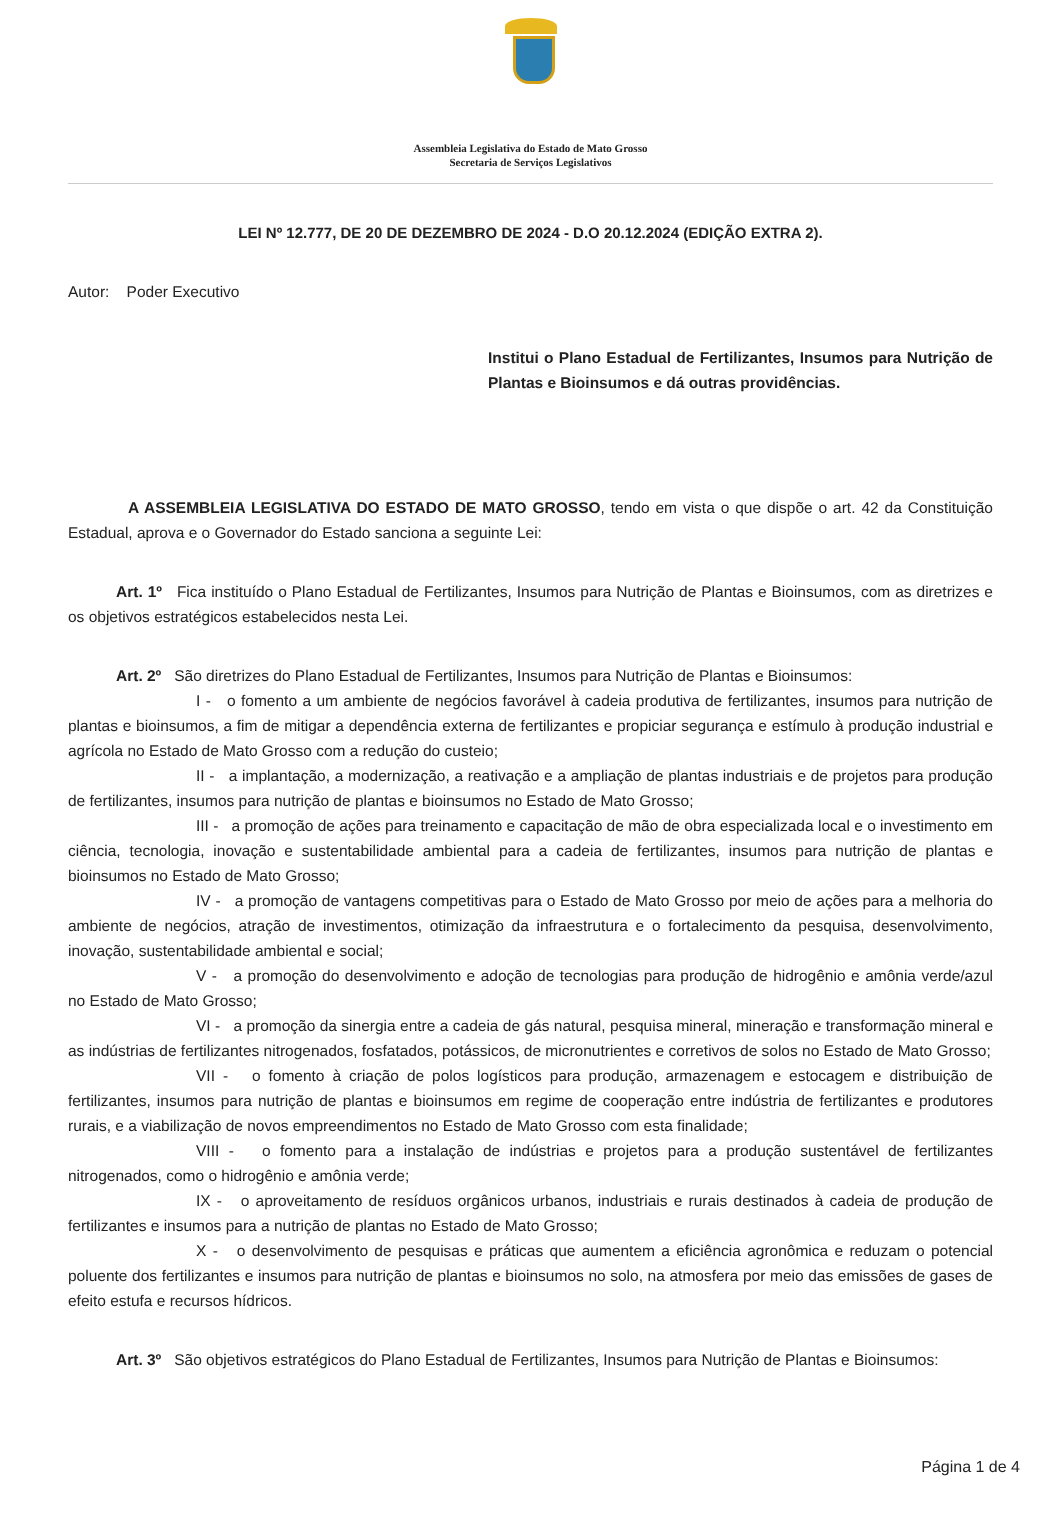Assembleia Legislativa do Estado de Mato Grosso
Secretaria de Serviços Legislativos
LEI Nº 12.777, DE 20 DE DEZEMBRO DE 2024 - D.O 20.12.2024 (EDIÇÃO EXTRA 2).
Autor: Poder Executivo
Institui o Plano Estadual de Fertilizantes, Insumos para Nutrição de Plantas e Bioinsumos e dá outras providências.
A ASSEMBLEIA LEGISLATIVA DO ESTADO DE MATO GROSSO, tendo em vista o que dispõe o art. 42 da Constituição Estadual, aprova e o Governador do Estado sanciona a seguinte Lei:
Art. 1º Fica instituído o Plano Estadual de Fertilizantes, Insumos para Nutrição de Plantas e Bioinsumos, com as diretrizes e os objetivos estratégicos estabelecidos nesta Lei.
Art. 2º São diretrizes do Plano Estadual de Fertilizantes, Insumos para Nutrição de Plantas e Bioinsumos:
I - o fomento a um ambiente de negócios favorável à cadeia produtiva de fertilizantes, insumos para nutrição de plantas e bioinsumos, a fim de mitigar a dependência externa de fertilizantes e propiciar segurança e estímulo à produção industrial e agrícola no Estado de Mato Grosso com a redução do custeio;
II - a implantação, a modernização, a reativação e a ampliação de plantas industriais e de projetos para produção de fertilizantes, insumos para nutrição de plantas e bioinsumos no Estado de Mato Grosso;
III - a promoção de ações para treinamento e capacitação de mão de obra especializada local e o investimento em ciência, tecnologia, inovação e sustentabilidade ambiental para a cadeia de fertilizantes, insumos para nutrição de plantas e bioinsumos no Estado de Mato Grosso;
IV - a promoção de vantagens competitivas para o Estado de Mato Grosso por meio de ações para a melhoria do ambiente de negócios, atração de investimentos, otimização da infraestrutura e o fortalecimento da pesquisa, desenvolvimento, inovação, sustentabilidade ambiental e social;
V - a promoção do desenvolvimento e adoção de tecnologias para produção de hidrogênio e amônia verde/azul no Estado de Mato Grosso;
VI - a promoção da sinergia entre a cadeia de gás natural, pesquisa mineral, mineração e transformação mineral e as indústrias de fertilizantes nitrogenados, fosfatados, potássicos, de micronutrientes e corretivos de solos no Estado de Mato Grosso;
VII - o fomento à criação de polos logísticos para produção, armazenagem e estocagem e distribuição de fertilizantes, insumos para nutrição de plantas e bioinsumos em regime de cooperação entre indústria de fertilizantes e produtores rurais, e a viabilização de novos empreendimentos no Estado de Mato Grosso com esta finalidade;
VIII - o fomento para a instalação de indústrias e projetos para a produção sustentável de fertilizantes nitrogenados, como o hidrogênio e amônia verde;
IX - o aproveitamento de resíduos orgânicos urbanos, industriais e rurais destinados à cadeia de produção de fertilizantes e insumos para a nutrição de plantas no Estado de Mato Grosso;
X - o desenvolvimento de pesquisas e práticas que aumentem a eficiência agronômica e reduzam o potencial poluente dos fertilizantes e insumos para nutrição de plantas e bioinsumos no solo, na atmosfera por meio das emissões de gases de efeito estufa e recursos hídricos.
Art. 3º São objetivos estratégicos do Plano Estadual de Fertilizantes, Insumos para Nutrição de Plantas e Bioinsumos:
Página 1 de 4